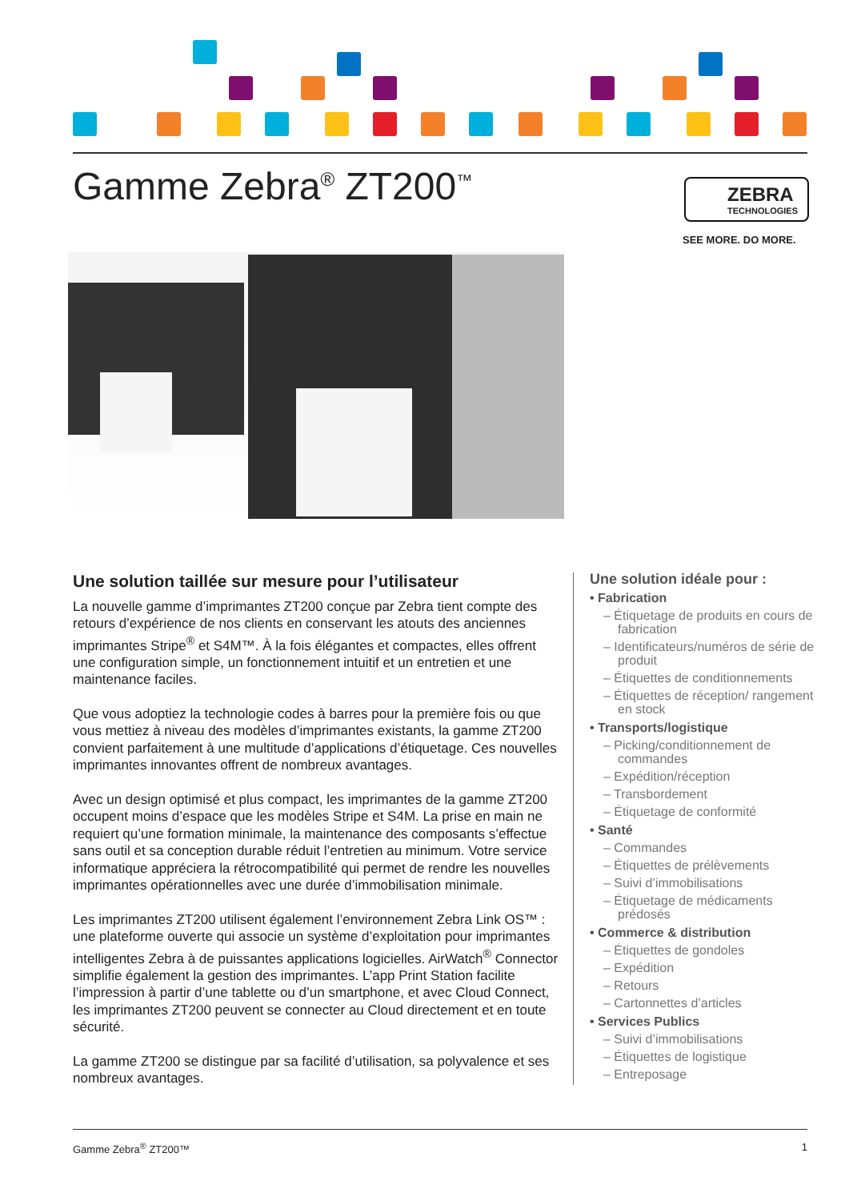Gamme Zebra<sup>®</sup> ZT200<sup>™</sup>
ZEBRA
TECHNOLOGIES
SEE MORE. DO MORE.
Une solution taillée sur mesure pour l’utilisateur
La nouvelle gamme d’imprimantes ZT200 conçue par Zebra tient compte des retours d’expérience de nos clients en conservant les atouts des anciennes imprimantes Stripe<sup>®</sup> et S4M™. À la fois élégantes et compactes, elles offrent une configuration simple, un fonctionnement intuitif et un entretien et une maintenance faciles.
Que vous adoptiez la technologie codes à barres pour la première fois ou que vous mettiez à niveau des modèles d’imprimantes existants, la gamme ZT200 convient parfaitement à une multitude d’applications d’étiquetage. Ces nouvelles imprimantes innovantes offrent de nombreux avantages.
Avec un design optimisé et plus compact, les imprimantes de la gamme ZT200 occupent moins d’espace que les modèles Stripe et S4M. La prise en main ne requiert qu’une formation minimale, la maintenance des composants s’effectue sans outil et sa conception durable réduit l’entretien au minimum. Votre service informatique appréciera la rétrocompatibilité qui permet de rendre les nouvelles imprimantes opérationnelles avec une durée d’immobilisation minimale.
Les imprimantes ZT200 utilisent également l’environnement Zebra Link OS™ : une plateforme ouverte qui associe un système d’exploitation pour imprimantes intelligentes Zebra à de puissantes applications logicielles. AirWatch<sup>®</sup> Connector simplifie également la gestion des imprimantes. L’app Print Station facilite l’impression à partir d’une tablette ou d’un smartphone, et avec Cloud Connect, les imprimantes ZT200 peuvent se connecter au Cloud directement et en toute sécurité.
La gamme ZT200 se distingue par sa facilité d’utilisation, sa polyvalence et ses nombreux avantages.
Une solution idéale pour :
• Fabrication
– Étiquetage de produits en cours de fabrication
– Identificateurs/numéros de série de produit
– Étiquettes de conditionnements
– Étiquettes de réception/ rangement en stock
• Transports/logistique
– Picking/conditionnement de commandes
– Expédition/réception
– Transbordement
– Étiquetage de conformité
• Santé
– Commandes
– Étiquettes de prélèvements
– Suivi d’immobilisations
– Étiquetage de médicaments prédosés
• Commerce & distribution
– Étiquettes de gondoles
– Expédition
– Retours
– Cartonnettes d’articles
• Services Publics
– Suivi d’immobilisations
– Étiquettes de logistique
– Entreposage
Gamme Zebra<sup>®</sup> ZT200™ 1